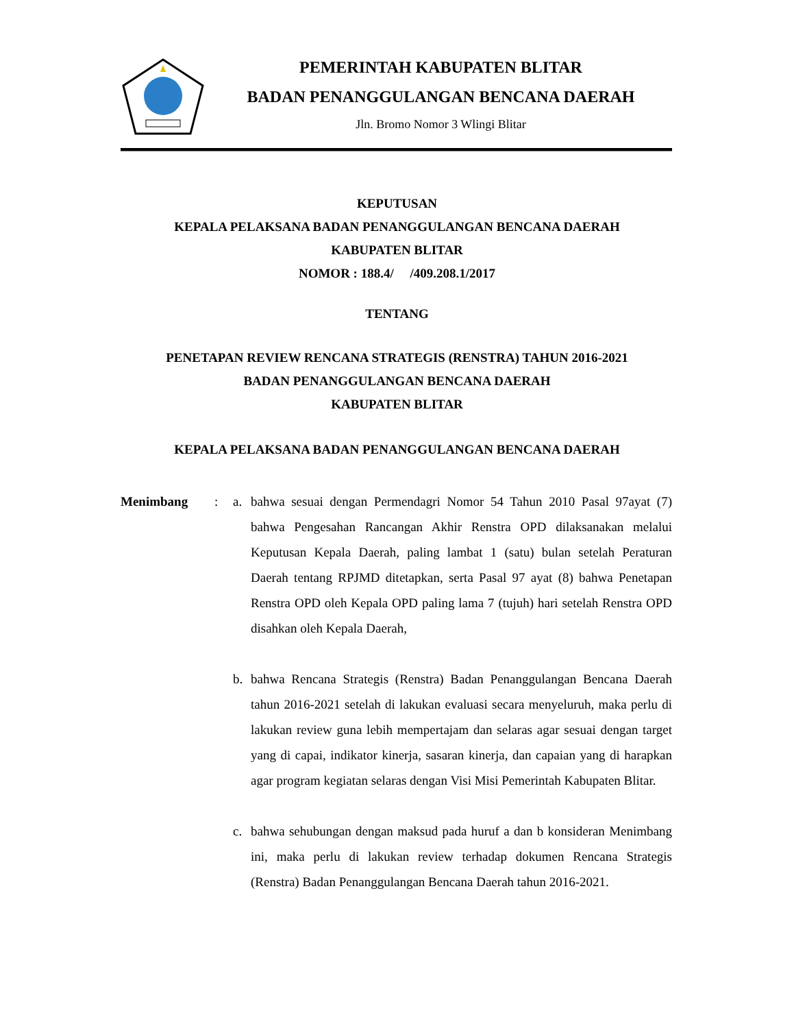PEMERINTAH KABUPATEN BLITAR
BADAN PENANGGULANGAN BENCANA DAERAH
Jln. Bromo Nomor 3 Wlingi Blitar
KEPUTUSAN
KEPALA PELAKSANA BADAN PENANGGULANGAN BENCANA DAERAH
KABUPATEN BLITAR
NOMOR : 188.4/ /409.208.1/2017
TENTANG
PENETAPAN REVIEW RENCANA STRATEGIS (RENSTRA) TAHUN 2016-2021
BADAN PENANGGULANGAN BENCANA DAERAH
KABUPATEN BLITAR
KEPALA PELAKSANA BADAN PENANGGULANGAN BENCANA DAERAH
Menimbang : a. bahwa sesuai dengan Permendagri Nomor 54 Tahun 2010 Pasal 97ayat (7) bahwa Pengesahan Rancangan Akhir Renstra OPD dilaksanakan melalui Keputusan Kepala Daerah, paling lambat 1 (satu) bulan setelah Peraturan Daerah tentang RPJMD ditetapkan, serta Pasal 97 ayat (8) bahwa Penetapan Renstra OPD oleh Kepala OPD paling lama 7 (tujuh) hari setelah Renstra OPD disahkan oleh Kepala Daerah,
b. bahwa Rencana Strategis (Renstra) Badan Penanggulangan Bencana Daerah tahun 2016-2021 setelah di lakukan evaluasi secara menyeluruh, maka perlu di lakukan review guna lebih mempertajam dan selaras agar sesuai dengan target yang di capai, indikator kinerja, sasaran kinerja, dan capaian yang di harapkan agar program kegiatan selaras dengan Visi Misi Pemerintah Kabupaten Blitar.
c. bahwa sehubungan dengan maksud pada huruf a dan b konsideran Menimbang ini, maka perlu di lakukan review terhadap dokumen Rencana Strategis (Renstra) Badan Penanggulangan Bencana Daerah tahun 2016-2021.